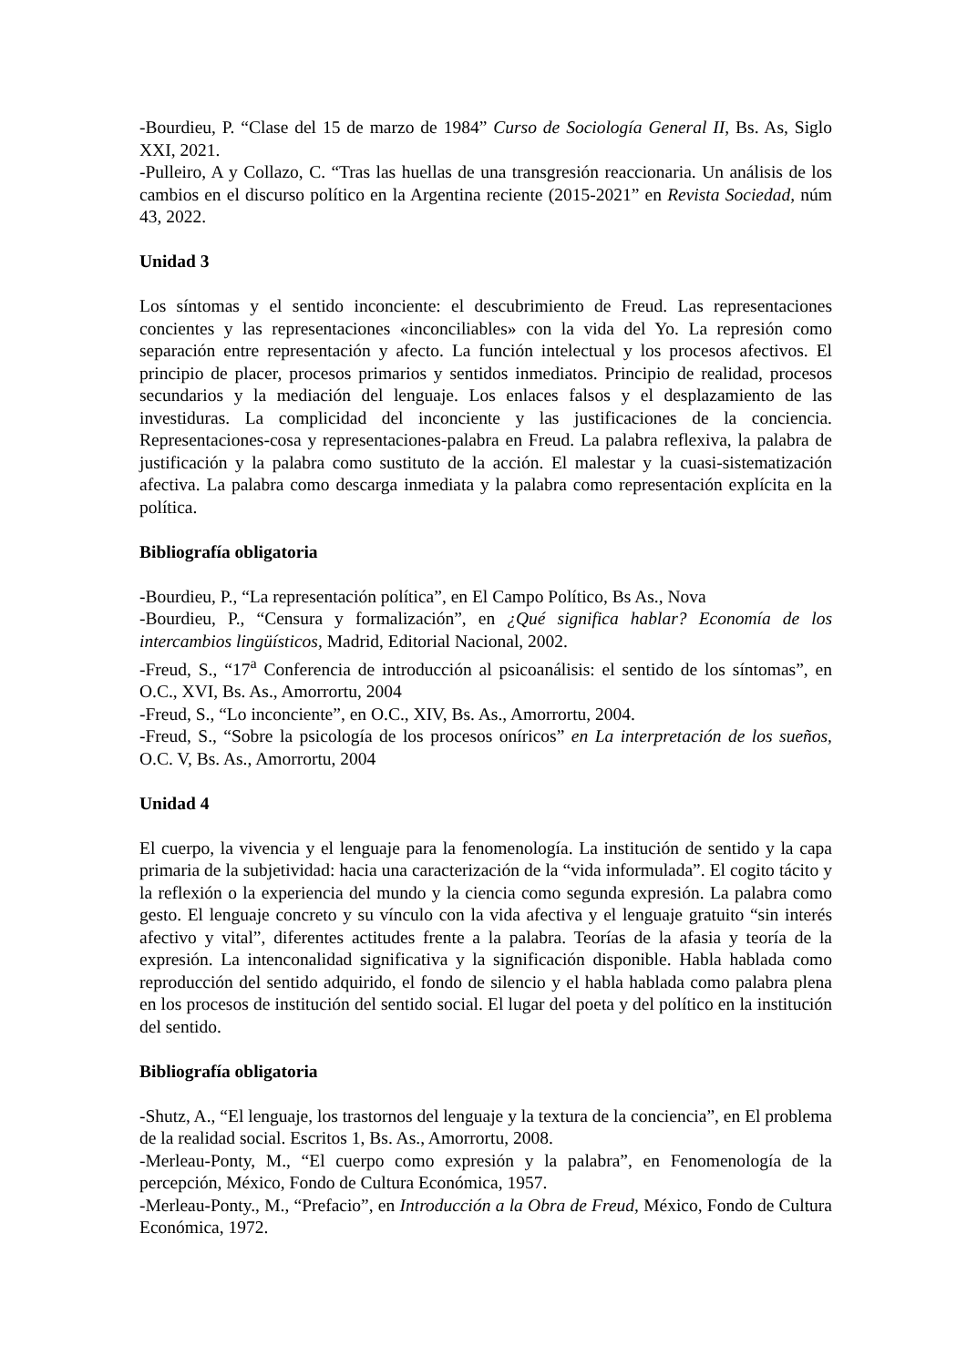-Bourdieu, P. “Clase del 15 de marzo de 1984” Curso de Sociología General II, Bs. As, Siglo XXI, 2021.
-Pulleiro, A y Collazo, C. “Tras las huellas de una transgresión reaccionaria. Un análisis de los cambios en el discurso político en la Argentina reciente (2015-2021” en Revista Sociedad, núm 43, 2022.
Unidad 3
Los síntomas y el sentido inconciente: el descubrimiento de Freud. Las representaciones concientes y las representaciones «inconciliables» con la vida del Yo. La represión como separación entre representación y afecto. La función intelectual y los procesos afectivos. El principio de placer, procesos primarios y sentidos inmediatos. Principio de realidad, procesos secundarios y la mediación del lenguaje. Los enlaces falsos y el desplazamiento de las investiduras. La complicidad del inconciente y las justificaciones de la conciencia. Representaciones-cosa y representaciones-palabra en Freud. La palabra reflexiva, la palabra de justificación y la palabra como sustituto de la acción. El malestar y la cuasi-sistematización afectiva. La palabra como descarga inmediata y la palabra como representación explícita en la política.
Bibliografía obligatoria
-Bourdieu, P., “La representación política”, en El Campo Político, Bs As., Nova
-Bourdieu, P., “Censura y formalización”, en ¿Qué significa hablar? Economía de los intercambios lingüísticos, Madrid, Editorial Nacional, 2002.
-Freud, S., “17<sup>a</sup> Conferencia de introducción al psicoanálisis: el sentido de los síntomas”, en O.C., XVI, Bs. As., Amorrortu, 2004
-Freud, S., “Lo inconciente”, en O.C., XIV, Bs. As., Amorrortu, 2004.
-Freud, S., “Sobre la psicología de los procesos oníricos” en La interpretación de los sueños, O.C. V, Bs. As., Amorrortu, 2004
Unidad 4
El cuerpo, la vivencia y el lenguaje para la fenomenología. La institución de sentido y la capa primaria de la subjetividad: hacia una caracterización de la “vida informulada”. El cogito tácito y la reflexión o la experiencia del mundo y la ciencia como segunda expresión. La palabra como gesto. El lenguaje concreto y su vínculo con la vida afectiva y el lenguaje gratuito “sin interés afectivo y vital”, diferentes actitudes frente a la palabra. Teorías de la afasia y teoría de la expresión. La intenconalidad significativa y la significación disponible. Habla hablada como reproducción del sentido adquirido, el fondo de silencio y el habla hablada como palabra plena en los procesos de institución del sentido social. El lugar del poeta y del político en la institución del sentido.
Bibliografía obligatoria
-Shutz, A., “El lenguaje, los trastornos del lenguaje y la textura de la conciencia”, en El problema de la realidad social. Escritos 1, Bs. As., Amorrortu, 2008.
-Merleau-Ponty, M., “El cuerpo como expresión y la palabra”, en Fenomenología de la percepción, México, Fondo de Cultura Económica, 1957.
-Merleau-Ponty., M., “Prefacio”, en Introducción a la Obra de Freud, México, Fondo de Cultura Económica, 1972.